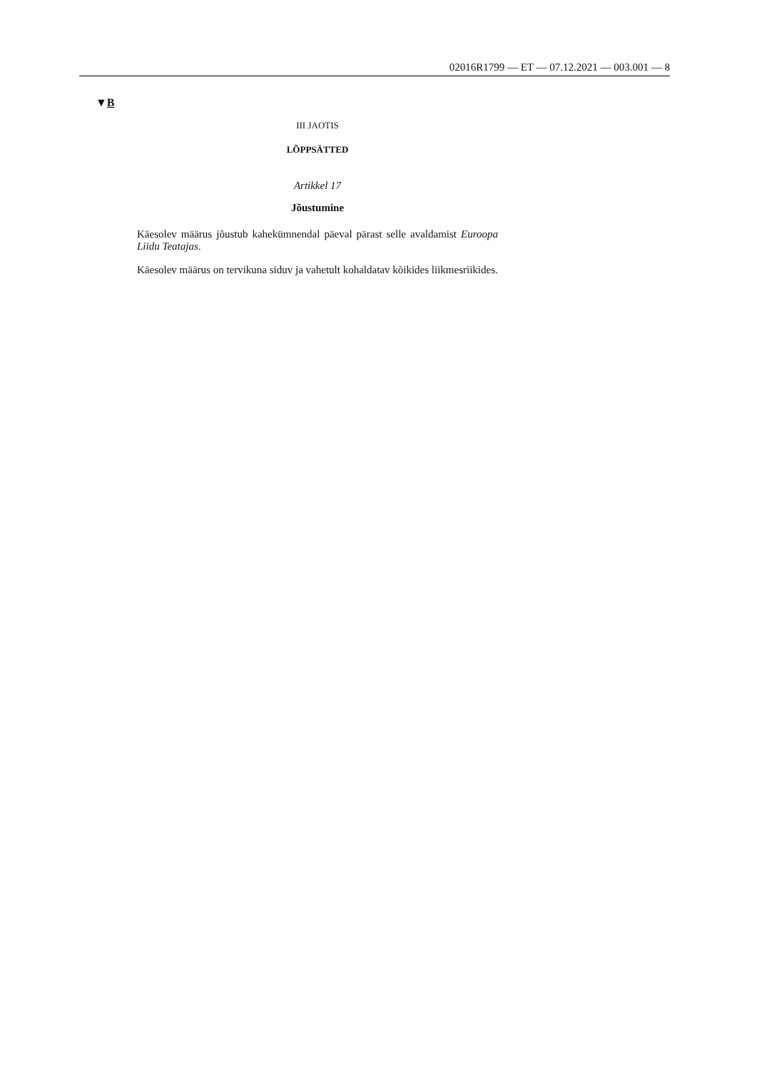02016R1799 — ET — 07.12.2021 — 003.001 — 8
▼B
III JAOTIS
LÕPPSÄTTED
Artikkel 17
Jõustumine
Käesolev määrus jõustub kahekümnendal päeval pärast selle avaldamist Euroopa Liidu Teatajas.
Käesolev määrus on tervikuna siduv ja vahetult kohaldatav kõikides liikmesriikides.